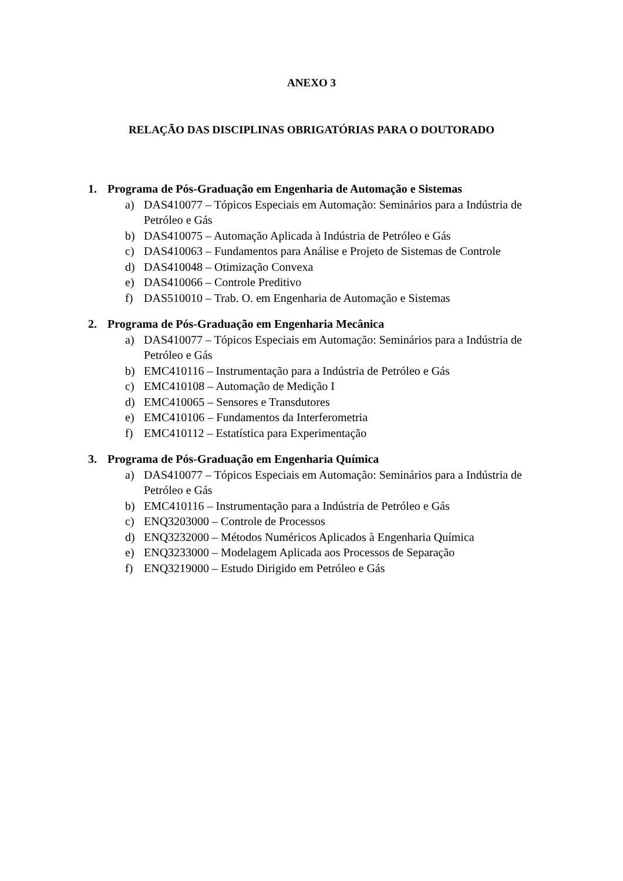ANEXO 3
RELAÇÃO DAS DISCIPLINAS OBRIGATÓRIAS PARA O DOUTORADO
1. Programa de Pós-Graduação em Engenharia de Automação e Sistemas
a) DAS410077 – Tópicos Especiais em Automação: Seminários para a Indústria de Petróleo e Gás
b) DAS410075 – Automação Aplicada à Indústria de Petróleo e Gás
c) DAS410063 – Fundamentos para Análise e Projeto de Sistemas de Controle
d) DAS410048 – Otimização Convexa
e) DAS410066 – Controle Preditivo
f) DAS510010 – Trab. O. em Engenharia de Automação e Sistemas
2. Programa de Pós-Graduação em Engenharia Mecânica
a) DAS410077 – Tópicos Especiais em Automação: Seminários para a Indústria de Petróleo e Gás
b) EMC410116 – Instrumentação para a Indústria de Petróleo e Gás
c) EMC410108 – Automação de Medição I
d) EMC410065 – Sensores e Transdutores
e) EMC410106 – Fundamentos da Interferometria
f) EMC410112 – Estatística para Experimentação
3. Programa de Pós-Graduação em Engenharia Química
a) DAS410077 – Tópicos Especiais em Automação: Seminários para a Indústria de Petróleo e Gás
b) EMC410116 – Instrumentação para a Indústria de Petróleo e Gás
c) ENQ3203000 – Controle de Processos
d) ENQ3232000 – Métodos Numéricos Aplicados à Engenharia Química
e) ENQ3233000 – Modelagem Aplicada aos Processos de Separação
f) ENQ3219000 – Estudo Dirigido em Petróleo e Gás